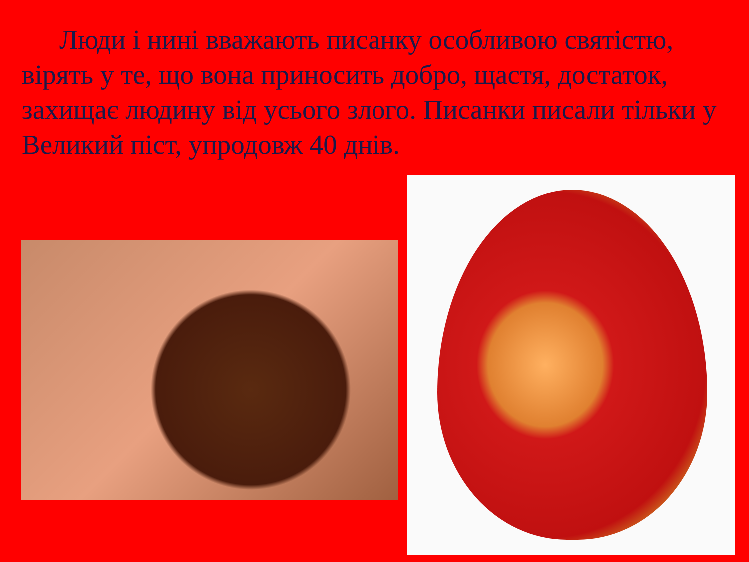Люди і нині вважають писанку особливою святістю, вірять у те, що вона приносить добро, щастя, достаток, захищає людину від усього злого. Писанки писали тільки у Великий піст, упродовж 40 днів.